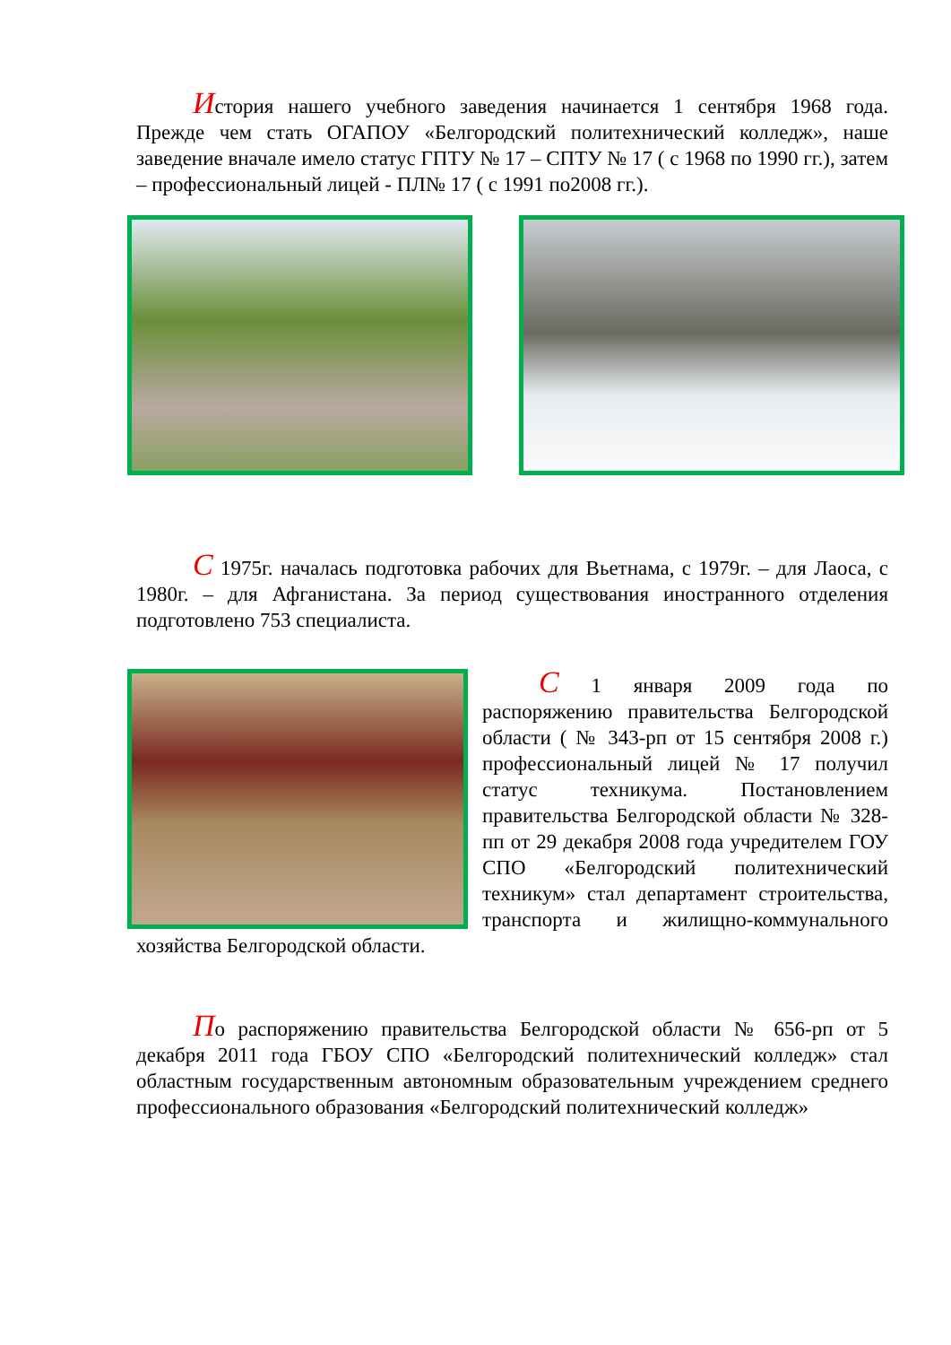История нашего учебного заведения начинается 1 сентября 1968 года. Прежде чем стать ОГАПОУ «Белгородский политехнический колледж», наше заведение вначале имело статус ГПТУ № 17 – СПТУ № 17 ( с 1968 по 1990 гг.), затем – профессиональный лицей - ПЛ№ 17 ( с 1991 по2008 гг.).
С 1975г. началась подготовка рабочих для Вьетнама, с 1979г. – для Лаоса, с 1980г. – для Афганистана. За период существования иностранного отделения подготовлено 753 специалиста.
С 1 января 2009 года по распоряжению правительства Белгородской области ( № 343-рп от 15 сентября 2008 г.) профессиональный лицей № 17 получил статус техникума. Постановлением правительства Белгородской области № 328-пп от 29 декабря 2008 года учредителем ГОУ СПО «Белгородский политехнический техникум» стал департамент строительства, транспорта и жилищно-коммунального хозяйства Белгородской области.
По распоряжению правительства Белгородской области № 656-рп от 5 декабря 2011 года ГБОУ СПО «Белгородский политехнический колледж» стал областным государственным автономным образовательным учреждением среднего профессионального образования «Белгородский политехнический колледж»